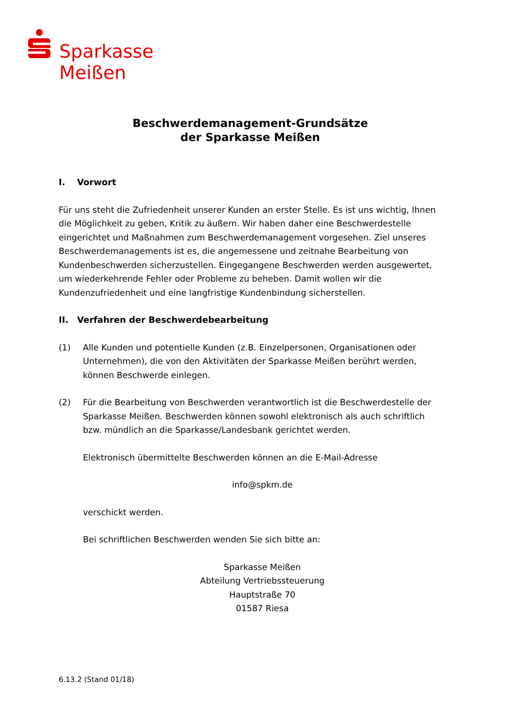Sparkasse
Meißen
Beschwerdemanagement-Grundsätze
der Sparkasse Meißen
I. Vorwort
Für uns steht die Zufriedenheit unserer Kunden an erster Stelle. Es ist uns wichtig, Ihnen die Möglichkeit zu geben, Kritik zu äußern. Wir haben daher eine Beschwerdestelle eingerichtet und Maßnahmen zum Beschwerdemanagement vorgesehen. Ziel unseres Beschwerdemanagements ist es, die angemessene und zeitnahe Bearbeitung von Kundenbeschwerden sicherzustellen. Eingegangene Beschwerden werden ausgewertet, um wiederkehrende Fehler oder Probleme zu beheben. Damit wollen wir die Kundenzufriedenheit und eine langfristige Kundenbindung sicherstellen.
II. Verfahren der Beschwerdebearbeitung
(1) Alle Kunden und potentielle Kunden (z.B. Einzelpersonen, Organisationen oder Unternehmen), die von den Aktivitäten der Sparkasse Meißen berührt werden, können Beschwerde einlegen.
(2) Für die Bearbeitung von Beschwerden verantwortlich ist die Beschwerdestelle der Sparkasse Meißen. Beschwerden können sowohl elektronisch als auch schriftlich bzw. mündlich an die Sparkasse/Landesbank gerichtet werden.
Elektronisch übermittelte Beschwerden können an die E-Mail-Adresse
info@spkm.de
verschickt werden.
Bei schriftlichen Beschwerden wenden Sie sich bitte an:
Sparkasse Meißen
Abteilung Vertriebssteuerung
Hauptstraße 70
01587 Riesa
6.13.2 (Stand 01/18)